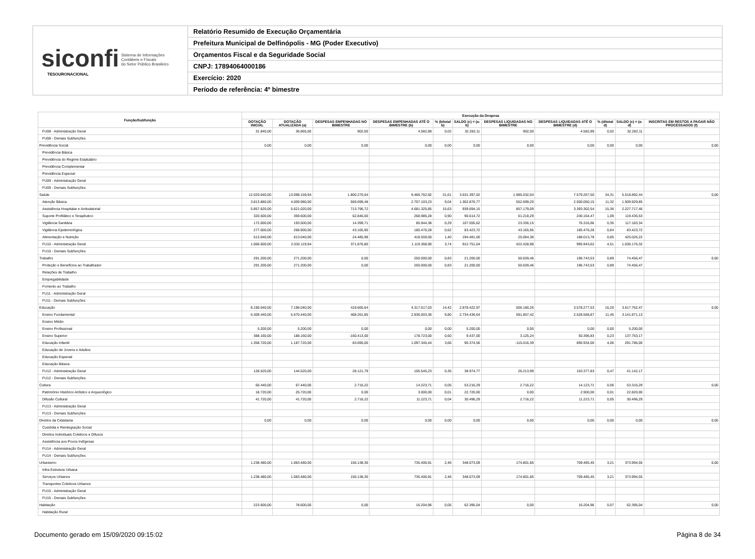siconfi Sistema de Informações
Contábeis e Fiscais
do Setor Público Brasileiro
TESOURONACIONAL
Relatório Resumido de Execução Orçamentária
Prefeitura Municipal de Delfinópolis - MG (Poder Executivo)
Orçamentos Fiscal e da Seguridade Social
CNPJ: 17894064000186
Exercício: 2020
Período de referência: 4º bimestre
| Função/Subfunção | Execução da Despesa | | | | | | | | | | |
| --- | --- | --- | --- | --- | --- | --- | --- | --- | --- | --- | --- |
| | DOTAÇÃO INICIAL | DOTAÇÃO ATUALIZADA (a) | DESPESAS EMPENHADAS NO BIMESTRE | DESPESAS EMPENHADAS ATÉ O BIMESTRE (b) | % (b/total b) | SALDO (c) = (a-b) | DESPESAS LIQUIDADAS NO BIMESTRE | DESPESAS LIQUIDADAS ATÉ O BIMESTRE (d) | % (d/total d) | SALDO (e) = (a-d) | INSCRITAS EM RESTOS A PAGAR NÃO PROCESSADOS (f) |
| FU08 - Administração Geral | 31.840,00 | 36.865,00 | 902,00 | 4.582,89 | 0,02 | 32.282,11 | 902,00 | 4.582,89 | 0,02 | 32.282,11 | |
| FU08 - Demais Subfunções | | | | | | | | | | | |
| Previdência Social | 0,00 | 0,00 | 0,00 | 0,00 | 0,00 | 0,00 | 0,00 | 0,00 | 0,00 | 0,00 | 0,00 |
| Previdência Básica | | | | | | | | | | | |
| Previdência do Regime Estatutário | | | | | | | | | | | |
| Previdência Complementar | | | | | | | | | | | |
| Previdência Especial | | | | | | | | | | | |
| FU09 - Administração Geral | | | | | | | | | | | |
| FU09 - Demais Subfunções | | | | | | | | | | | |
| Saúde | 12.020.640,00 | 13.098.159,94 | 1.800.270,64 | 9.466.762,92 | 31,61 | 3.631.397,02 | 1.985.032,04 | 7.579.267,50 | 34,31 | 5.518.892,44 | 0,00 |
| Atenção Básica | 3.813.880,00 | 4.009.980,00 | 569.699,48 | 2.707.103,23 | 9,04 | 1.302.876,77 | 552.699,20 | 2.500.050,15 | 11,32 | 1.509.929,85 | |
| Assistência Hospitalar e Ambulatorial | 5.857.620,00 | 5.621.020,00 | 713.796,72 | 4.681.325,85 | 15,63 | 939.694,15 | 857.179,09 | 3.393.302,54 | 15,36 | 2.227.717,46 | |
| Suporte Profilático e Terapêutico | 320.500,00 | 359.600,00 | 62.846,00 | 268.985,28 | 0,90 | 90.614,72 | 61.218,29 | 240.164,47 | 1,09 | 119.435,53 | |
| Vigilância Sanitária | 172.000,00 | 193.500,00 | 14.399,71 | 85.944,38 | 0,29 | 107.555,62 | 23.336,15 | 76.316,66 | 0,35 | 117.183,34 | |
| Vigilância Epidemiológica | 277.000,00 | 268.900,00 | 43.165,95 | 185.476,28 | 0,62 | 83.423,72 | 43.165,95 | 185.476,28 | 0,84 | 83.423,72 | |
| Alimentação e Nutrição | 513.040,00 | 613.040,00 | 24.485,98 | 418.559,00 | 1,40 | 194.481,00 | 25.004,38 | 188.013,78 | 0,85 | 425.026,22 | |
| FU10 - Administração Geral | 1.066.600,00 | 2.032.119,94 | 371.876,80 | 1.119.368,90 | 3,74 | 912.751,04 | 422.428,98 | 995.943,62 | 4,51 | 1.036.176,32 | |
| FU10 - Demais Subfunções | | | | | | | | | | | |
| Trabalho | 291.200,00 | 271.200,00 | 0,00 | 250.000,00 | 0,83 | 21.200,00 | 50.639,46 | 196.743,53 | 0,89 | 74.456,47 | 0,00 |
| Proteção e Benefícios ao Trabalhador | 291.200,00 | 271.200,00 | 0,00 | 250.000,00 | 0,83 | 21.200,00 | 50.639,46 | 196.743,53 | 0,89 | 74.456,47 | |
| Relações de Trabalho | | | | | | | | | | | |
| Empregabilidade | | | | | | | | | | | |
| Fomento ao Trabalho | | | | | | | | | | | |
| FU11 - Administração Geral | | | | | | | | | | | |
| FU11 - Demais Subfunções | | | | | | | | | | | |
| Educação | 8.190.040,00 | 7.196.040,00 | 419.665,64 | 4.317.617,03 | 14,42 | 2.878.422,97 | 506.180,26 | 3.578.277,53 | 16,20 | 3.617.762,47 | 0,00 |
| Ensino Fundamental | 6.309.440,00 | 5.670.440,00 | 468.261,85 | 2.936.003,36 | 9,80 | 2.734.436,64 | 591.857,42 | 2.528.568,87 | 11,45 | 3.141.871,13 | |
| Ensino Médio | | | | | | | | | | | |
| Ensino Profissional | 5.200,00 | 5.200,00 | 0,00 | 0,00 | 0,00 | 5.200,00 | 0,00 | 0,00 | 0,00 | 5.200,00 | |
| Ensino Superior | 388.160,00 | 188.160,00 | -160.413,00 | 178.723,00 | 0,60 | 9.437,00 | 3.125,24 | 50.396,83 | 0,23 | 137.763,17 | |
| Educação Infantil | 1.358.720,00 | 1.187.720,00 | 83.695,00 | 1.097.345,44 | 3,66 | 90.374,56 | -115.016,39 | 895.934,00 | 4,06 | 291.786,00 | |
| Educação de Jovens e Adultos | | | | | | | | | | | |
| Educação Especial | | | | | | | | | | | |
| Educação Básica | | | | | | | | | | | |
| FU12 - Administração Geral | 128.520,00 | 144.520,00 | 28.121,79 | 105.545,23 | 0,35 | 38.974,77 | 26.213,99 | 103.377,83 | 0,47 | 41.142,17 | |
| FU12 - Demais Subfunções | | | | | | | | | | | |
| Cultura | 60.440,00 | 67.440,00 | 2.716,22 | 14.223,71 | 0,05 | 53.216,29 | 2.716,22 | 14.123,71 | 0,06 | 53.316,29 | 0,00 |
| Patrimônio Histórico Artístico e Arqueológico | 18.720,00 | 25.720,00 | 0,00 | 3.000,00 | 0,01 | 22.720,00 | 0,00 | 2.900,00 | 0,01 | 22.820,00 | |
| Difusão Cultural | 41.720,00 | 41.720,00 | 2.716,22 | 11.223,71 | 0,04 | 30.496,29 | 2.716,22 | 11.223,71 | 0,05 | 30.496,29 | |
| FU13 - Administração Geral | | | | | | | | | | | |
| FU13 - Demais Subfunções | | | | | | | | | | | |
| Direitos da Cidadania | 0,00 | 0,00 | 0,00 | 0,00 | 0,00 | 0,00 | 0,00 | 0,00 | 0,00 | 0,00 | 0,00 |
| Custódia e Reintegração Social | | | | | | | | | | | |
| Direitos Individuais Coletivos e Difusos | | | | | | | | | | | |
| Assistência aos Povos Indígenas | | | | | | | | | | | |
| FU14 - Administração Geral | | | | | | | | | | | |
| FU14 - Demais Subfunções | | | | | | | | | | | |
| Urbanismo | 1.238.480,00 | 1.083.480,00 | 156.138,30 | 735.406,91 | 2,46 | 348.073,09 | 174.801,66 | 709.485,45 | 3,21 | 373.994,55 | 0,00 |
| Infra-Estrutura Urbana | | | | | | | | | | | |
| Serviços Urbanos | 1.238.480,00 | 1.083.480,00 | 156.138,30 | 735.406,91 | 2,46 | 348.073,09 | 174.801,66 | 709.485,45 | 3,21 | 373.994,55 | |
| Transportes Coletivos Urbanos | | | | | | | | | | | |
| FU15 - Administração Geral | | | | | | | | | | | |
| FU15 - Demais Subfunções | | | | | | | | | | | |
| Habitação | 223.600,00 | 78.600,00 | 0,00 | 16.204,96 | 0,05 | 62.395,04 | 0,00 | 16.204,96 | 0,07 | 62.395,04 | 0,00 |
| Habitação Rural | | | | | | | | | | | |
Documento gerado em 15/09/2020 09:15:02 Página 8 de 34